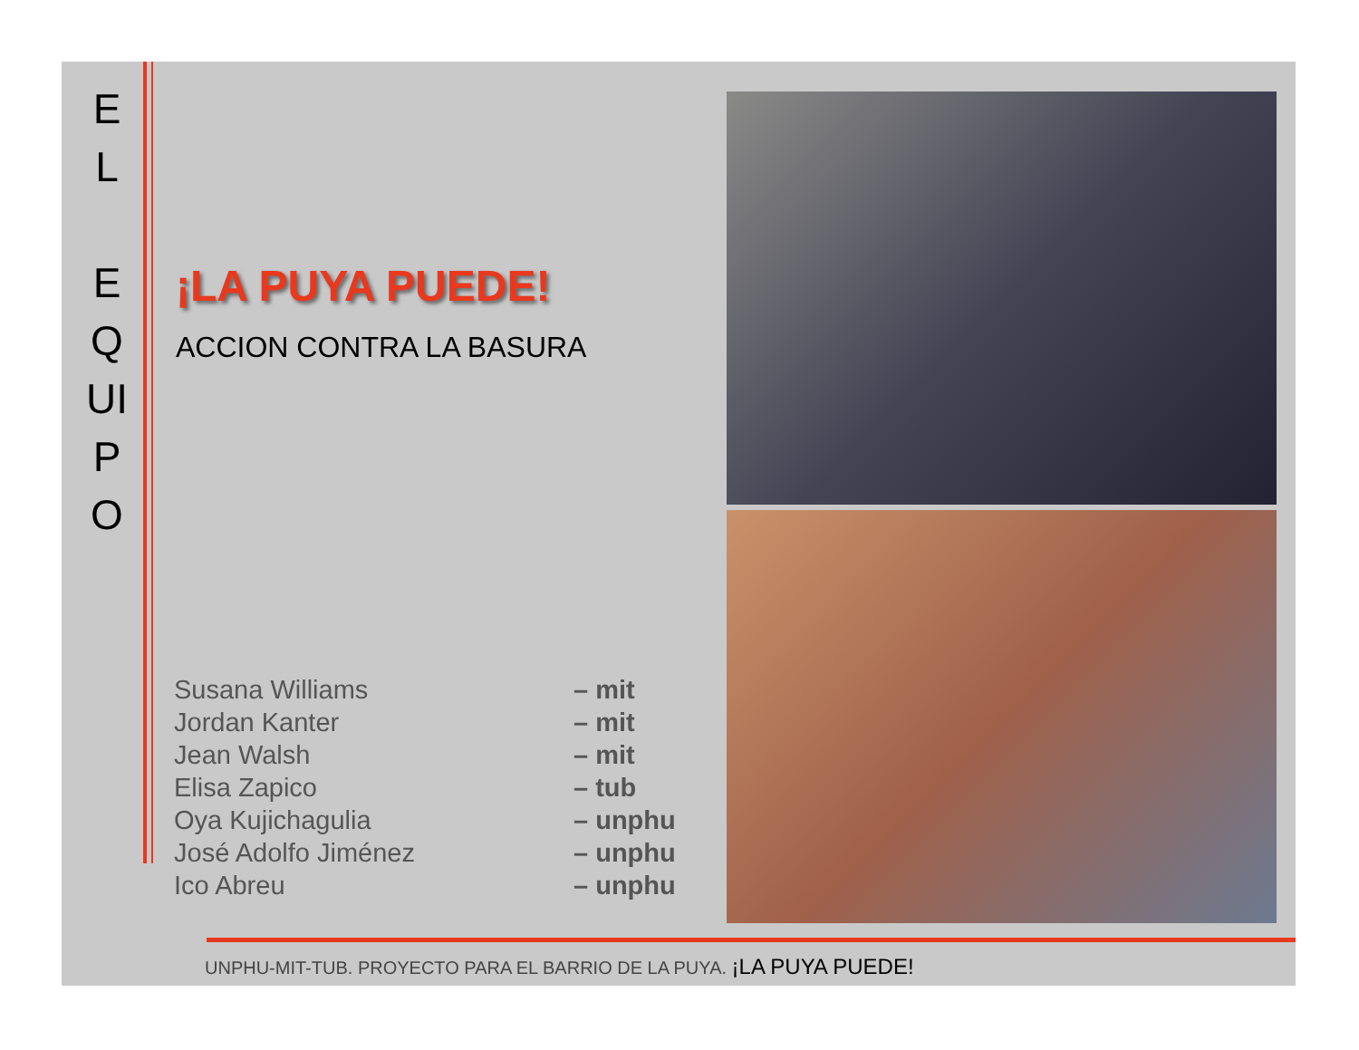E
L
E
Q
UI
P
O
¡LA PUYA PUEDE!
ACCION CONTRA LA BASURA
| Susana Williams | – mit |
| Jordan Kanter | – mit |
| Jean Walsh | – mit |
| Elisa Zapico | – tub |
| Oya Kujichagulia | – unphu |
| José Adolfo Jiménez | – unphu |
| Ico Abreu | – unphu |
UNPHU-MIT-TUB. PROYECTO PARA EL BARRIO DE LA PUYA. ¡LA PUYA PUEDE!